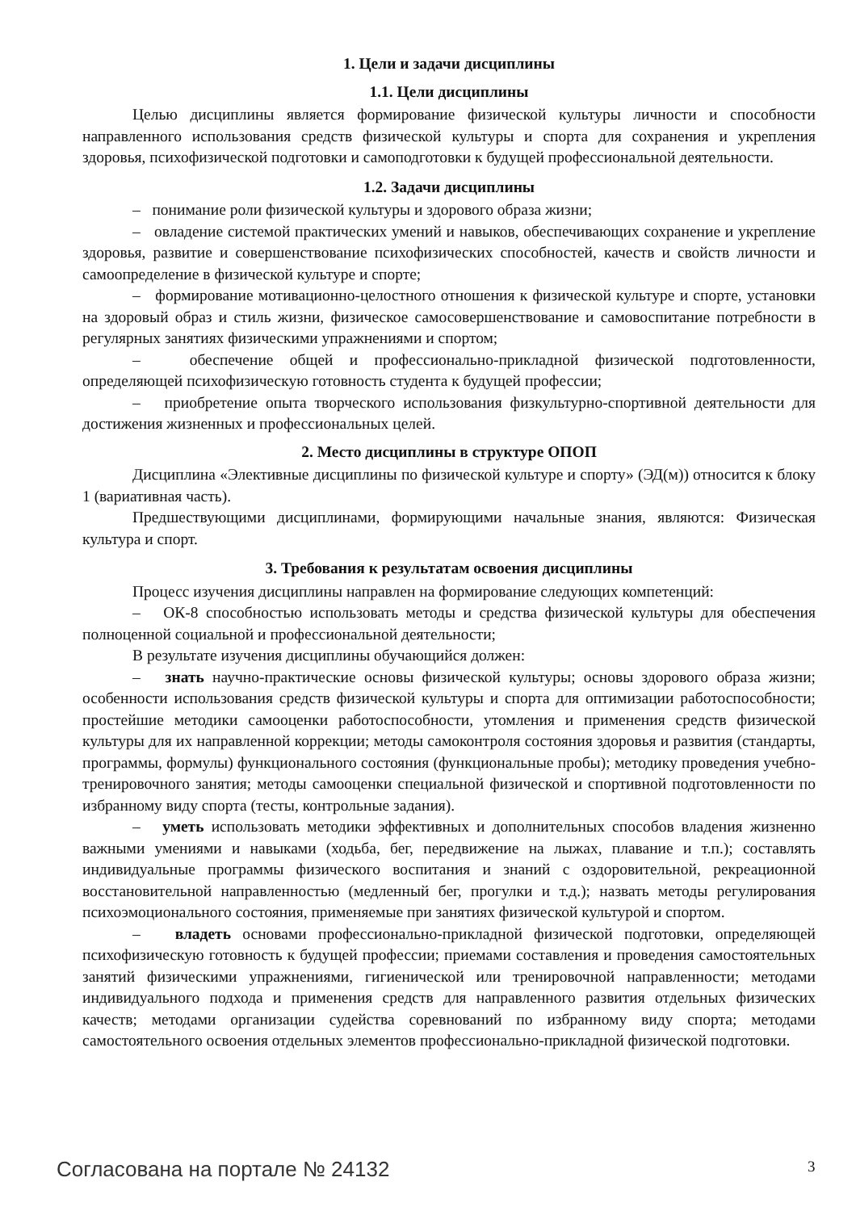1. Цели и задачи дисциплины
1.1. Цели дисциплины
Целью дисциплины является формирование физической культуры личности и способности направленного использования средств физической культуры и спорта для сохранения и укрепления здоровья, психофизической подготовки и самоподготовки к будущей профессиональной деятельности.
1.2. Задачи дисциплины
– понимание роли физической культуры и здорового образа жизни;
– овладение системой практических умений и навыков, обеспечивающих сохранение и укрепление здоровья, развитие и совершенствование психофизических способностей, качеств и свойств личности и самоопределение в физической культуре и спорте;
– формирование мотивационно-целостного отношения к физической культуре и спорте, установки на здоровый образ и стиль жизни, физическое самосовершенствование и самовоспитание потребности в регулярных занятиях физическими упражнениями и спортом;
– обеспечение общей и профессионально-прикладной физической подготовленности, определяющей психофизическую готовность студента к будущей профессии;
– приобретение опыта творческого использования физкультурно-спортивной деятельности для достижения жизненных и профессиональных целей.
2. Место дисциплины в структуре ОПОП
Дисциплина «Элективные дисциплины по физической культуре и спорту» (ЭД(м)) относится к блоку 1 (вариативная часть).
Предшествующими дисциплинами, формирующими начальные знания, являются: Физическая культура и спорт.
3. Требования к результатам освоения дисциплины
Процесс изучения дисциплины направлен на формирование следующих компетенций:
– ОК-8 способностью использовать методы и средства физической культуры для обеспечения полноценной социальной и профессиональной деятельности;
В результате изучения дисциплины обучающийся должен:
– знать научно-практические основы физической культуры; основы здорового образа жизни; особенности использования средств физической культуры и спорта для оптимизации работоспособности; простейшие методики самооценки работоспособности, утомления и применения средств физической культуры для их направленной коррекции; методы самоконтроля состояния здоровья и развития (стандарты, программы, формулы) функционального состояния (функциональные пробы); методику проведения учебно-тренировочного занятия; методы самооценки специальной физической и спортивной подготовленности по избранному виду спорта (тесты, контрольные задания).
– уметь использовать методики эффективных и дополнительных способов владения жизненно важными умениями и навыками (ходьба, бег, передвижение на лыжах, плавание и т.п.); составлять индивидуальные программы физического воспитания и знаний с оздоровительной, рекреационной восстановительной направленностью (медленный бег, прогулки и т.д.); назвать методы регулирования психоэмоционального состояния, применяемые при занятиях физической культурой и спортом.
– владеть основами профессионально-прикладной физической подготовки, определяющей психофизическую готовность к будущей профессии; приемами составления и проведения самостоятельных занятий физическими упражнениями, гигиенической или тренировочной направленности; методами индивидуального подхода и применения средств для направленного развития отдельных физических качеств; методами организации судейства соревнований по избранному виду спорта; методами самостоятельного освоения отдельных элементов профессионально-прикладной физической подготовки.
Согласована на портале № 24132 3